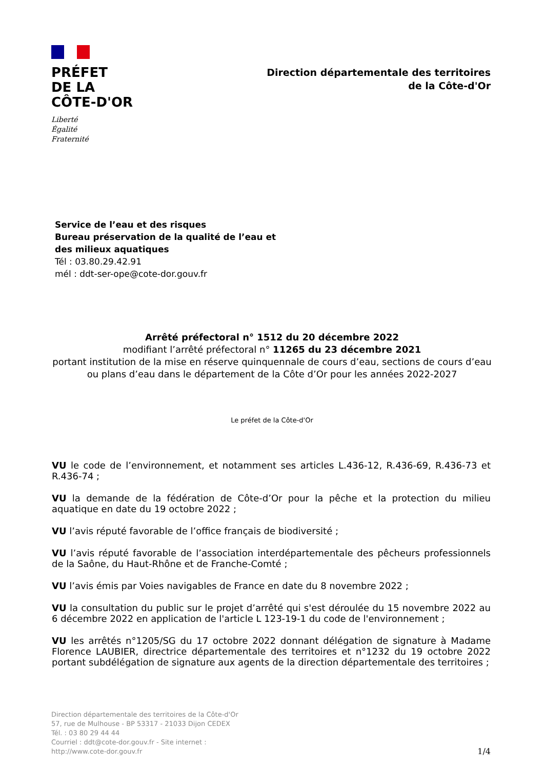PRÉFET
DE LA
CÔTE-D'OR
Liberté
Égalité
Fraternité
Direction départementale des territoires
de la Côte-d'Or
Service de l’eau et des risques
Bureau préservation de la qualité de l’eau et
des milieux aquatiques
Tél : 03.80.29.42.91
mél : ddt-ser-ope@cote-dor.gouv.fr
Arrêté préfectoral n° 1512 du 20 décembre 2022
modifiant l’arrêté préfectoral n° 11265 du 23 décembre 2021
portant institution de la mise en réserve quinquennale de cours d’eau, sections de cours d’eau ou plans d’eau dans le département de la Côte d’Or pour les années 2022-2027
Le préfet de la Côte-d'Or
VU le code de l’environnement, et notamment ses articles L.436-12, R.436-69, R.436-73 et R.436-74 ;
VU la demande de la fédération de Côte-d’Or pour la pêche et la protection du milieu aquatique en date du 19 octobre 2022 ;
VU l’avis réputé favorable de l’office français de biodiversité ;
VU l’avis réputé favorable de l’association interdépartementale des pêcheurs professionnels de la Saône, du Haut-Rhône et de Franche-Comté ;
VU l’avis émis par Voies navigables de France en date du 8 novembre 2022 ;
VU la consultation du public sur le projet d’arrêté qui s'est déroulée du 15 novembre 2022 au 6 décembre 2022 en application de l'article L 123-19-1 du code de l'environnement ;
VU les arrêtés n°1205/SG du 17 octobre 2022 donnant délégation de signature à Madame Florence LAUBIER, directrice départementale des territoires et n°1232 du 19 octobre 2022 portant subdélégation de signature aux agents de la direction départementale des territoires ;
Direction départementale des territoires de la Côte-d'Or
57, rue de Mulhouse - BP 53317 - 21033 Dijon CEDEX
Tél. : 03 80 29 44 44
Courriel : ddt@cote-dor.gouv.fr - Site internet :
http://www.cote-dor.gouv.fr
1/4